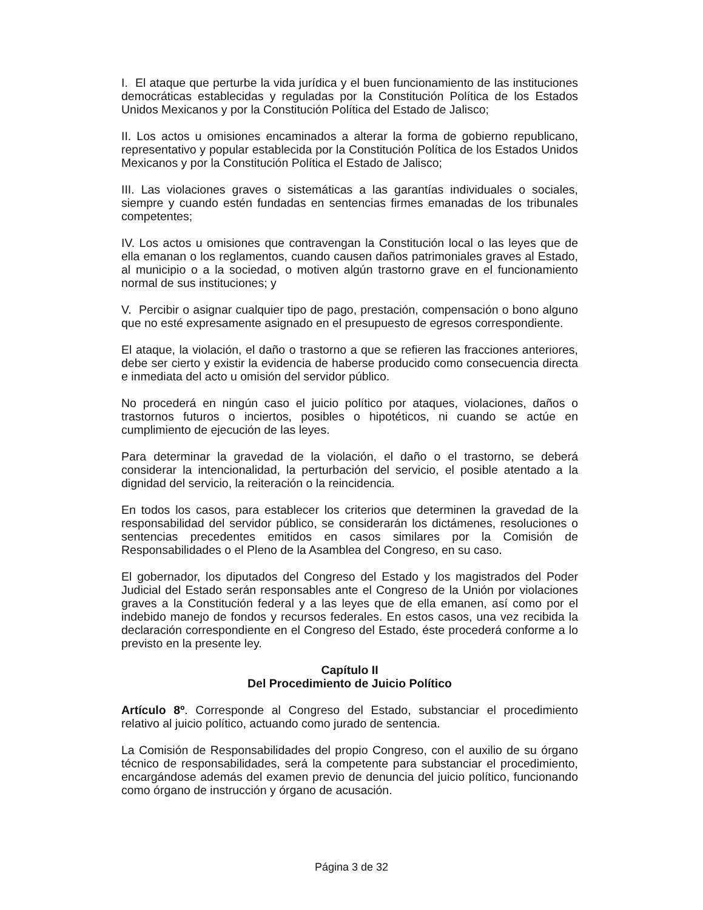I. El ataque que perturbe la vida jurídica y el buen funcionamiento de las instituciones democráticas establecidas y reguladas por la Constitución Política de los Estados Unidos Mexicanos y por la Constitución Política del Estado de Jalisco;
II. Los actos u omisiones encaminados a alterar la forma de gobierno republicano, representativo y popular establecida por la Constitución Política de los Estados Unidos Mexicanos y por la Constitución Política el Estado de Jalisco;
III. Las violaciones graves o sistemáticas a las garantías individuales o sociales, siempre y cuando estén fundadas en sentencias firmes emanadas de los tribunales competentes;
IV. Los actos u omisiones que contravengan la Constitución local o las leyes que de ella emanan o los reglamentos, cuando causen daños patrimoniales graves al Estado, al municipio o a la sociedad, o motiven algún trastorno grave en el funcionamiento normal de sus instituciones; y
V. Percibir o asignar cualquier tipo de pago, prestación, compensación o bono alguno que no esté expresamente asignado en el presupuesto de egresos correspondiente.
El ataque, la violación, el daño o trastorno a que se refieren las fracciones anteriores, debe ser cierto y existir la evidencia de haberse producido como consecuencia directa e inmediata del acto u omisión del servidor público.
No procederá en ningún caso el juicio político por ataques, violaciones, daños o trastornos futuros o inciertos, posibles o hipotéticos, ni cuando se actúe en cumplimiento de ejecución de las leyes.
Para determinar la gravedad de la violación, el daño o el trastorno, se deberá considerar la intencionalidad, la perturbación del servicio, el posible atentado a la dignidad del servicio, la reiteración o la reincidencia.
En todos los casos, para establecer los criterios que determinen la gravedad de la responsabilidad del servidor público, se considerarán los dictámenes, resoluciones o sentencias precedentes emitidos en casos similares por la Comisión de Responsabilidades o el Pleno de la Asamblea del Congreso, en su caso.
El gobernador, los diputados del Congreso del Estado y los magistrados del Poder Judicial del Estado serán responsables ante el Congreso de la Unión por violaciones graves a la Constitución federal y a las leyes que de ella emanen, así como por el indebido manejo de fondos y recursos federales. En estos casos, una vez recibida la declaración correspondiente en el Congreso del Estado, éste procederá conforme a lo previsto en la presente ley.
Capítulo II
Del Procedimiento de Juicio Político
Artículo 8º. Corresponde al Congreso del Estado, substanciar el procedimiento relativo al juicio político, actuando como jurado de sentencia.
La Comisión de Responsabilidades del propio Congreso, con el auxilio de su órgano técnico de responsabilidades, será la competente para substanciar el procedimiento, encargándose además del examen previo de denuncia del juicio político, funcionando como órgano de instrucción y órgano de acusación.
Página 3 de 32